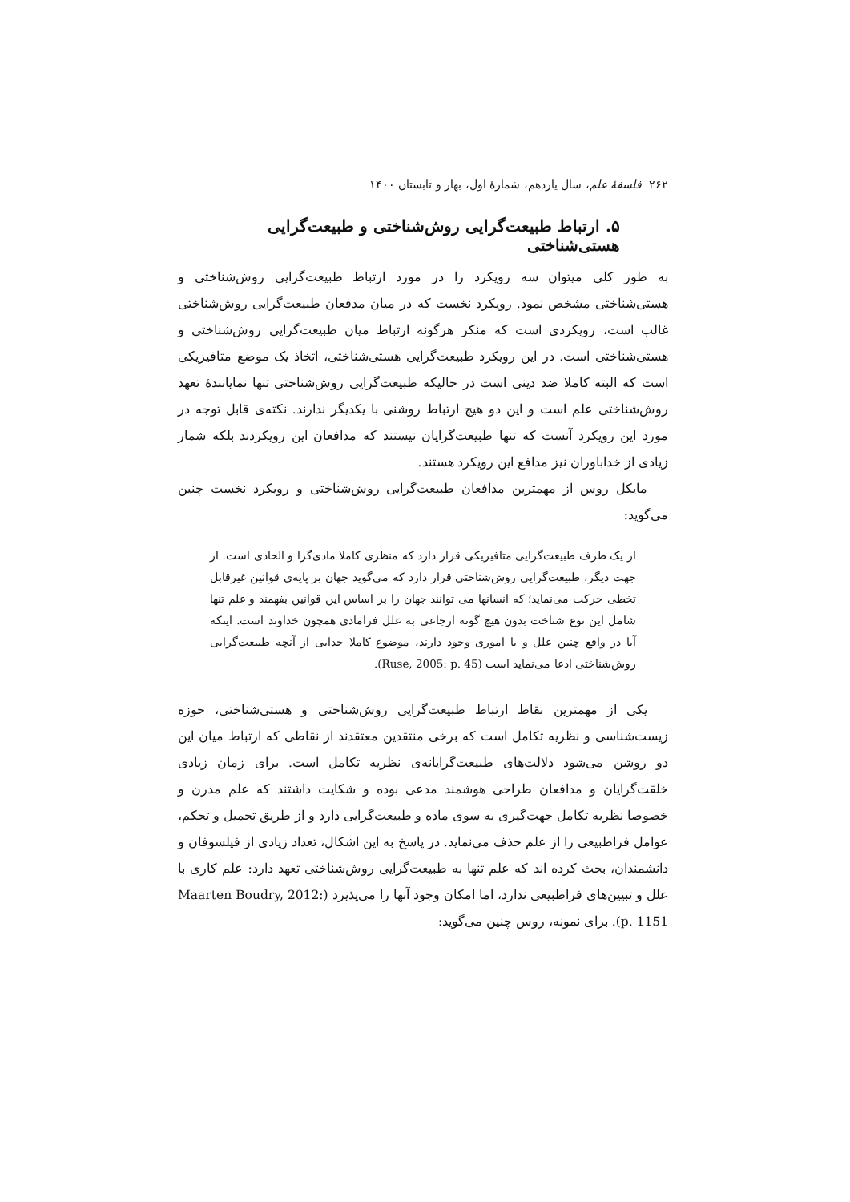۲۶۲ فلسفهٔ علم، سال یازدهم، شمارهٔ اول، بهار و تابستان ۱۴۰۰
۵. ارتباط طبیعت‌گرایی روش‌شناختی و طبیعت‌گرایی هستی‌شناختی
به طور کلی میتوان سه رویکرد را در مورد ارتباط طبیعت‌گرایی روش‌شناختی و هستی‌شناختی مشخص نمود. رویکرد نخست که در میان مدفعان طبیعت‌گرایی روش‌شناختی غالب است، رویکردی است که منکر هرگونه ارتباط میان طبیعت‌گرایی روش‌شناختی و هستی‌شناختی است. در این رویکرد طبیعت‌گرایی هستی‌شناختی، اتخاذ یک موضع متافیزیکی است که البته کاملا ضد دینی است در حالیکه طبیعت‌گرایی روش‌شناختی تنها نمایانندهٔ تعهد روش‌شناختی علم است و این دو هیچ ارتباط روشنی با یکدیگر ندارند. نکته‌ی قابل توجه در مورد این رویکرد آنست که تنها طبیعت‌گرایان نیستند که مدافعان این رویکردند بلکه شمار زیادی از خداباوران نیز مدافع این رویکرد هستند.
مایکل روس از مهمترین مدافعان طبیعت‌گرایی روش‌شناختی و رویکرد نخست چنین می‌گوید:
از یک طرف طبیعت‌گرایی متافیزیکی قرار دارد که منظری کاملا مادی‌گرا و الحادی است. از جهت دیگر، طبیعت‌گرایی روش‌شناختی قرار دارد که می‌گوید جهان بر پایه‌ی قوانین غیرقابل تخطی حرکت می‌نماید؛ که انسانها می توانند جهان را بر اساس این قوانین بفهمند و علم تنها شامل این نوع شناخت بدون هیچ گونه ارجاعی به علل فرامادی همچون خداوند است. اینکه آیا در واقع چنین علل و یا اموری وجود دارند، موضوع کاملا جدایی از آنچه طبیعت‌گرایی روش‌شناختی ادعا می‌نماید است (Ruse, 2005: p. 45).
یکی از مهمترین نقاط ارتباط طبیعت‌گرایی روش‌شناختی و هستی‌شناختی، حوزه زیست‌شناسی و نظریه تکامل است که برخی منتقدین معتقدند از نقاطی که ارتباط میان این دو روشن می‌شود دلالت‌های طبیعت‌گرایانه‌ی نظریه تکامل است. برای زمان زیادی خلقت‌گرایان و مدافعان طراحی هوشمند مدعی بوده و شکایت داشتند که علم مدرن و خصوصا نظریه تکامل جهت‌گیری به سوی ماده و طبیعت‌گرایی دارد و از طریق تحمیل و تحکم، عوامل فراطبیعی را از علم حذف می‌نماید. در پاسخ به این اشکال، تعداد زیادی از فیلسوفان و دانشمندان، بحث کرده اند که علم تنها به طبیعت‌گرایی روش‌شناختی تعهد دارد: علم کاری با علل و تبیین‌های فراطبیعی ندارد، اما امکان وجود آنها را می‌پذیرد (Maarten Boudry, 2012: p. 1151). برای نمونه، روس چنین می‌گوید: